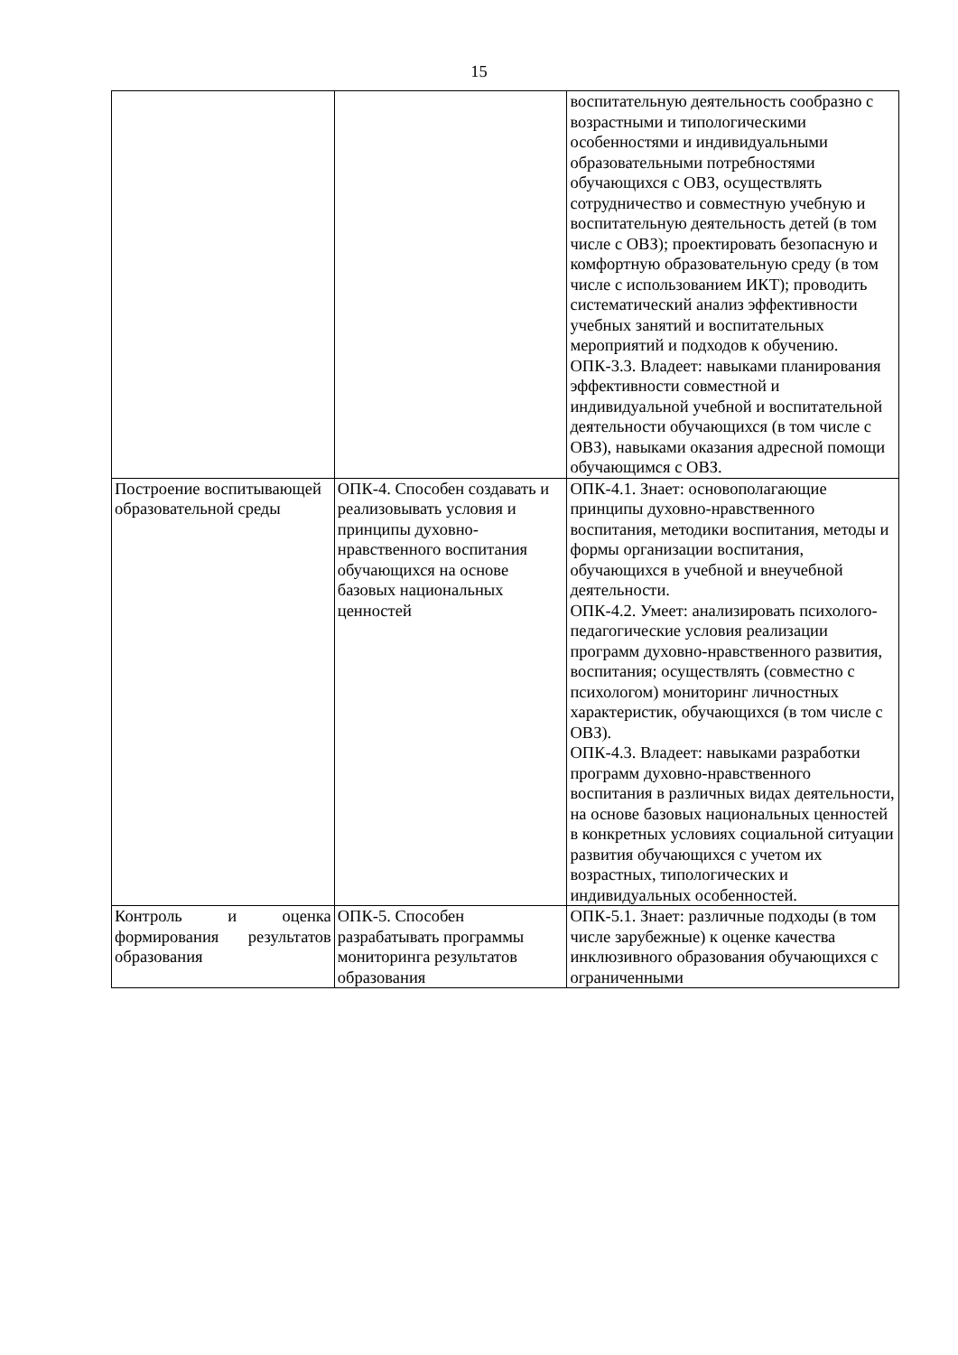15
| | | воспитательную деятельность сообразно с возрастными и типологическими особенностями и индивидуальными образовательными потребностями обучающихся с ОВЗ, осуществлять сотрудничество и совместную учебную и воспитательную деятельность детей (в том числе с ОВЗ); проектировать безопасную и комфортную образовательную среду (в том числе с использованием ИКТ); проводить систематический анализ эффективности учебных занятий и воспитательных мероприятий и подходов к обучению. ОПК-3.3. Владеет: навыками планирования эффективности совместной и индивидуальной учебной и воспитательной деятельности обучающихся (в том числе с ОВЗ), навыками оказания адресной помощи обучающимся с ОВЗ. |
| Построение воспитывающей образовательной среды | ОПК-4. Способен создавать и реализовывать условия и принципы духовно-нравственного воспитания обучающихся на основе базовых национальных ценностей | ОПК-4.1. Знает: основополагающие принципы духовно-нравственного воспитания, методики воспитания, методы и формы организации воспитания, обучающихся в учебной и внеучебной деятельности. ОПК-4.2. Умеет: анализировать психолого-педагогические условия реализации программ духовно-нравственного развития, воспитания; осуществлять (совместно с психологом) мониторинг личностных характеристик, обучающихся (в том числе с ОВЗ). ОПК-4.3. Владеет: навыками разработки программ духовно-нравственного воспитания в различных видах деятельности, на основе базовых национальных ценностей в конкретных условиях социальной ситуации развития обучающихся с учетом их возрастных, типологических и индивидуальных особенностей. |
| Контроль и оценка формирования результатов образования | ОПК-5. Способен разрабатывать программы мониторинга результатов образования | ОПК-5.1. Знает: различные подходы (в том числе зарубежные) к оценке качества инклюзивного образования обучающихся с ограниченными |